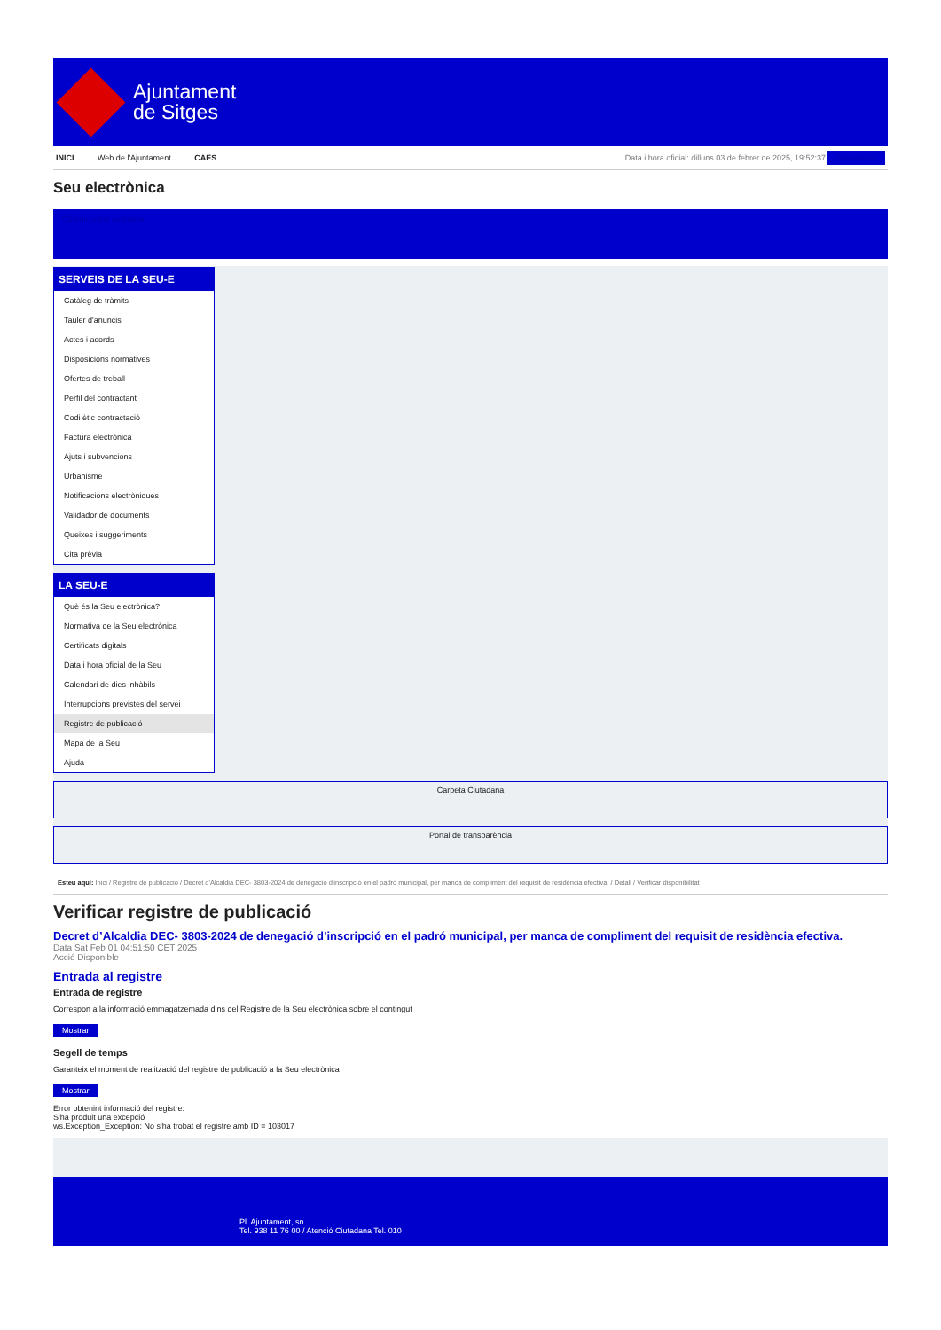Ajuntament
de Sitges
INICI Web de l'Ajuntament CAES
Data i hora oficial: dilluns 03 de febrer de 2025, 19:52:37 Sincronitza
Seu electrònica
Obtenir còpia autèntica
SERVEIS DE LA SEU-E
Catàleg de tràmits
Tauler d'anuncis
Actes i acords
Disposicions normatives
Ofertes de treball
Perfil del contractant
Codi ètic contractació
Factura electrònica
Ajuts i subvencions
Urbanisme
Notificacions electròniques
Validador de documents
Queixes i suggeriments
Cita prèvia
LA SEU-E
Què és la Seu electrònica?
Normativa de la Seu electrònica
Certificats digitals
Data i hora oficial de la Seu
Calendari de dies inhàbils
Interrupcions previstes del servei
Registre de publicació
Mapa de la Seu
Ajuda
Carpeta Ciutadana
Portal de transparència
Esteu aquí: Inici / Registre de publicació / Decret d'Alcaldia DEC- 3803-2024 de denegació d'inscripció en el padró municipal, per manca de compliment del requisit de residència efectiva. / Detall / Verificar disponibilitat
Verificar registre de publicació
Decret d’Alcaldia DEC- 3803-2024 de denegació d’inscripció en el padró municipal, per manca de compliment del requisit de residència efectiva.
Data Sat Feb 01 04:51:50 CET 2025
Acció Disponible
Entrada al registre
Entrada de registre
Correspon a la informació emmagatzemada dins del Registre de la Seu electrònica sobre el contingut
Mostrar
Segell de temps
Garanteix el moment de realització del registre de publicació a la Seu electrònica
Mostrar
Error obtenint informació del registre:
S'ha produit una excepció
ws.Exception_Exception: No s'ha trobat el registre amb ID = 103017
Pl. Ajuntament, sn.
Tel. 938 11 76 00 / Atenció Ciutadana Tel. 010